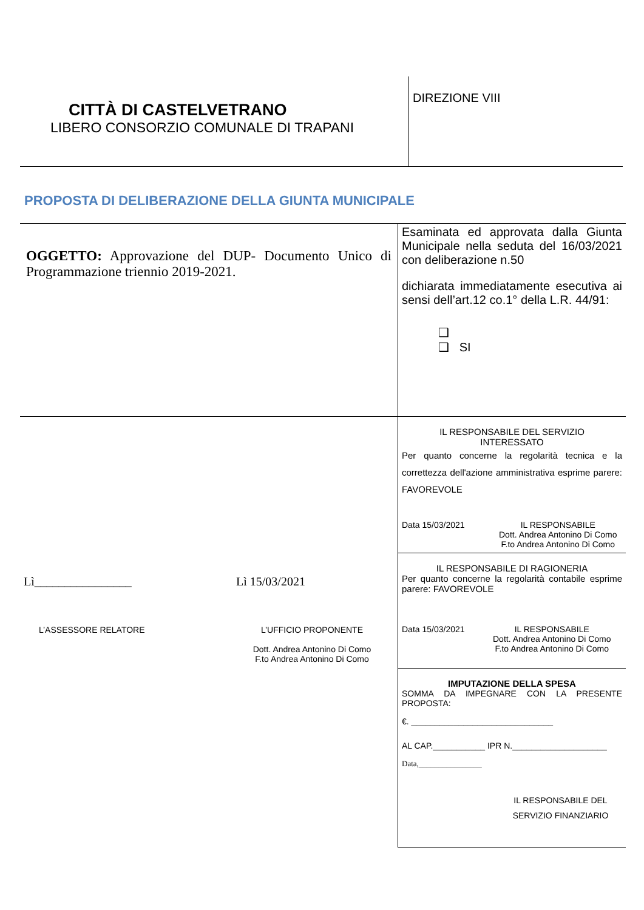CITTÀ DI CASTELVETRANO
LIBERO CONSORZIO COMUNALE DI TRAPANI
DIREZIONE VIII
PROPOSTA DI DELIBERAZIONE DELLA GIUNTA MUNICIPALE
| OGGETTO: Approvazione del DUP- Documento Unico di Programmazione triennio 2019-2021. | Esaminata ed approvata dalla Giunta Municipale nella seduta del 16/03/2021 con deliberazione n.50 dichiarata immediatamente esecutiva ai sensi dell’art.12 co.1° della L.R. 44/91: ❑ ❑ SI |
| Lì________________ Lì 15/03/2021 L’ASSESSORE RELATORE L’UFFICIO PROPONENTE Dott. Andrea Antonino Di Como F.to Andrea Antonino Di Como | IL RESPONSABILE DEL SERVIZIO INTERESSATO Per quanto concerne la regolarità tecnica e la correttezza dell'azione amministrativa esprime parere: FAVOREVOLE Data 15/03/2021 IL RESPONSABILE Dott. Andrea Antonino Di Como F.to Andrea Antonino Di Como |
| | IL RESPONSABILE DI RAGIONERIA Per quanto concerne la regolarità contabile esprime parere: FAVOREVOLE Data 15/03/2021 IL RESPONSABILE Dott. Andrea Antonino Di Como F.to Andrea Antonino Di Como |
| | IMPUTAZIONE DELLA SPESA SOMMA DA IMPEGNARE CON LA PRESENTE PROPOSTA: €. ______________________________ AL CAP.___________ IPR N.____________________ Data,________________ IL RESPONSABILE DEL SERVIZIO FINANZIARIO |